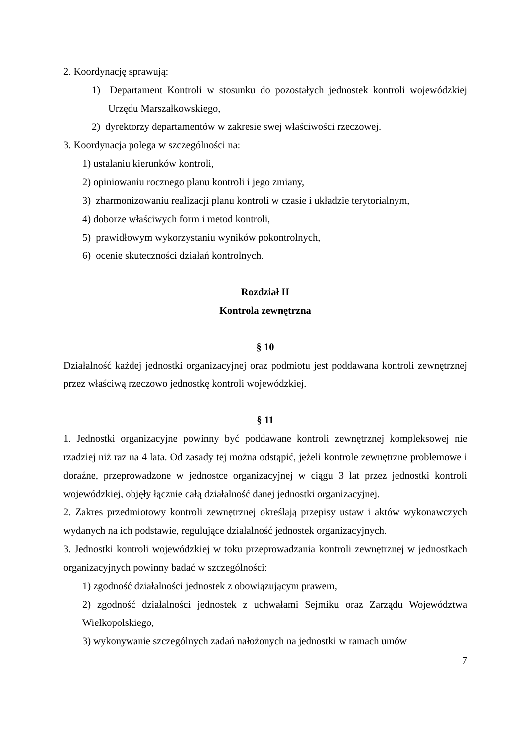2. Koordynację sprawują:
1) Departament Kontroli w stosunku do pozostałych jednostek kontroli wojewódzkiej Urzędu Marszałkowskiego,
2) dyrektorzy departamentów w zakresie swej właściwości rzeczowej.
3. Koordynacja polega w szczególności na:
1) ustalaniu kierunków kontroli,
2) opiniowaniu rocznego planu kontroli i jego zmiany,
3) zharmonizowaniu realizacji planu kontroli w czasie i układzie terytorialnym,
4) doborze właściwych form i metod kontroli,
5) prawidłowym wykorzystaniu wyników pokontrolnych,
6) ocenie skuteczności działań kontrolnych.
Rozdział II
Kontrola zewnętrzna
§ 10
Działalność każdej jednostki organizacyjnej oraz podmiotu jest poddawana kontroli zewnętrznej przez właściwą rzeczowo jednostkę kontroli wojewódzkiej.
§ 11
1. Jednostki organizacyjne powinny być poddawane kontroli zewnętrznej kompleksowej nie rzadziej niż raz na 4 lata. Od zasady tej można odstąpić, jeżeli kontrole zewnętrzne problemowe i doraźne, przeprowadzone w jednostce organizacyjnej w ciągu 3 lat przez jednostki kontroli wojewódzkiej, objęły łącznie całą działalność danej jednostki organizacyjnej.
2. Zakres przedmiotowy kontroli zewnętrznej określają przepisy ustaw i aktów wykonawczych wydanych na ich podstawie, regulujące działalność jednostek organizacyjnych.
3. Jednostki kontroli wojewódzkiej w toku przeprowadzania kontroli zewnętrznej w jednostkach organizacyjnych powinny badać w szczególności:
1) zgodność działalności jednostek z obowiązującym prawem,
2) zgodność działalności jednostek z uchwałami Sejmiku oraz Zarządu Województwa Wielkopolskiego,
3) wykonywanie szczególnych zadań nałożonych na jednostki w ramach umów
7